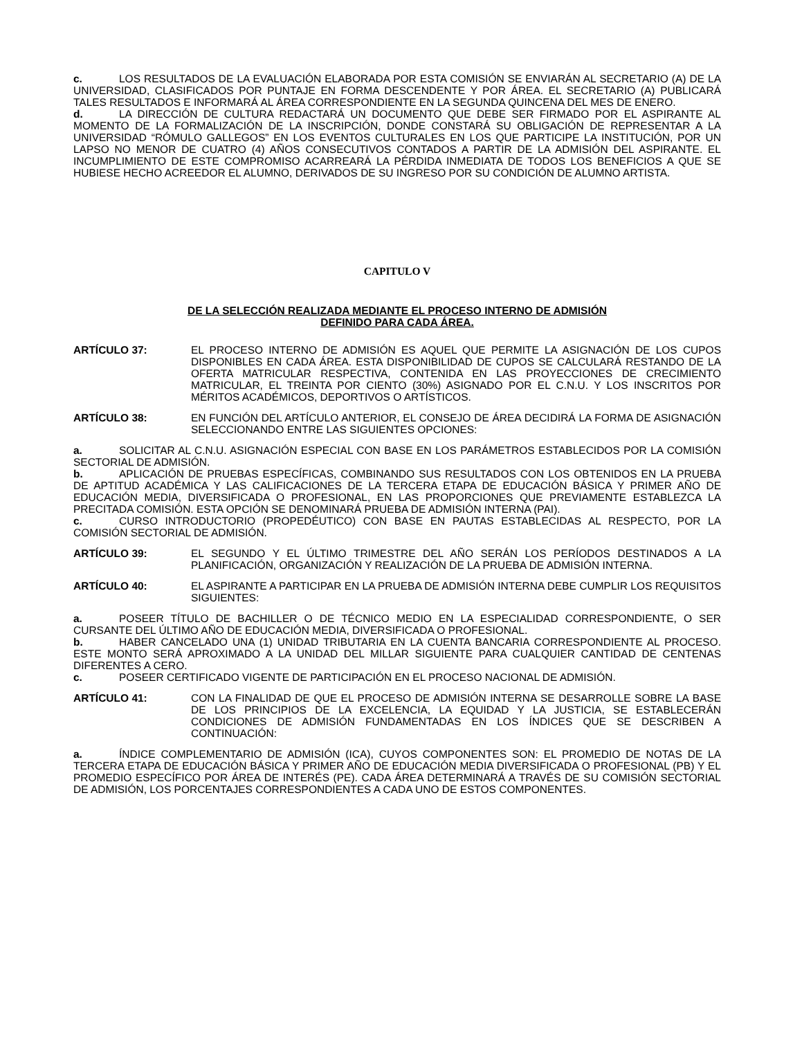c. LOS RESULTADOS DE LA EVALUACIÓN ELABORADA POR ESTA COMISIÓN SE ENVIARÁN AL SECRETARIO (A) DE LA UNIVERSIDAD, CLASIFICADOS POR PUNTAJE EN FORMA DESCENDENTE Y POR ÁREA. EL SECRETARIO (A) PUBLICARÁ TALES RESULTADOS E INFORMARÁ AL ÁREA CORRESPONDIENTE EN LA SEGUNDA QUINCENA DEL MES DE ENERO.
d. LA DIRECCIÓN DE CULTURA REDACTARÁ UN DOCUMENTO QUE DEBE SER FIRMADO POR EL ASPIRANTE AL MOMENTO DE LA FORMALIZACIÓN DE LA INSCRIPCIÓN, DONDE CONSTARÁ SU OBLIGACIÓN DE REPRESENTAR A LA UNIVERSIDAD “RÓMULO GALLEGOS” EN LOS EVENTOS CULTURALES EN LOS QUE PARTICIPE LA INSTITUCIÓN, POR UN LAPSO NO MENOR DE CUATRO (4) AÑOS CONSECUTIVOS CONTADOS A PARTIR DE LA ADMISIÓN DEL ASPIRANTE. EL INCUMPLIMIENTO DE ESTE COMPROMISO ACARREARÁ LA PÉRDIDA INMEDIATA DE TODOS LOS BENEFICIOS A QUE SE HUBIESE HECHO ACREEDOR EL ALUMNO, DERIVADOS DE SU INGRESO POR SU CONDICIÓN DE ALUMNO ARTISTA.
CAPITULO V
DE LA SELECCIÓN REALIZADA MEDIANTE EL PROCESO INTERNO DE ADMISIÓN
DEFINIDO PARA CADA ÁREA.
ARTÍCULO 37: EL PROCESO INTERNO DE ADMISIÓN ES AQUEL QUE PERMITE LA ASIGNACIÓN DE LOS CUPOS DISPONIBLES EN CADA ÁREA. ESTA DISPONIBILIDAD DE CUPOS SE CALCULARÁ RESTANDO DE LA OFERTA MATRICULAR RESPECTIVA, CONTENIDA EN LAS PROYECCIONES DE CRECIMIENTO MATRICULAR, EL TREINTA POR CIENTO (30%) ASIGNADO POR EL C.N.U. Y LOS INSCRITOS POR MÉRITOS ACADÉMICOS, DEPORTIVOS O ARTÍSTICOS.
ARTÍCULO 38: EN FUNCIÓN DEL ARTÍCULO ANTERIOR, EL CONSEJO DE ÁREA DECIDIRÁ LA FORMA DE ASIGNACIÓN SELECCIONANDO ENTRE LAS SIGUIENTES OPCIONES:
a. SOLICITAR AL C.N.U. ASIGNACIÓN ESPECIAL CON BASE EN LOS PARÁMETROS ESTABLECIDOS POR LA COMISIÓN SECTORIAL DE ADMISIÓN.
b. APLICACIÓN DE PRUEBAS ESPECÍFICAS, COMBINANDO SUS RESULTADOS CON LOS OBTENIDOS EN LA PRUEBA DE APTITUD ACADÉMICA Y LAS CALIFICACIONES DE LA TERCERA ETAPA DE EDUCACIÓN BÁSICA Y PRIMER AÑO DE EDUCACIÓN MEDIA, DIVERSIFICADA O PROFESIONAL, EN LAS PROPORCIONES QUE PREVIAMENTE ESTABLEZCA LA PRECITADA COMISIÓN. ESTA OPCIÓN SE DENOMINARÁ PRUEBA DE ADMISIÓN INTERNA (PAI).
c. CURSO INTRODUCTORIO (PROPEDÉUTICO) CON BASE EN PAUTAS ESTABLECIDAS AL RESPECTO, POR LA COMISIÓN SECTORIAL DE ADMISIÓN.
ARTÍCULO 39: EL SEGUNDO Y EL ÚLTIMO TRIMESTRE DEL AÑO SERÁN LOS PERÍODOS DESTINADOS A LA PLANIFICACIÓN, ORGANIZACIÓN Y REALIZACIÓN DE LA PRUEBA DE ADMISIÓN INTERNA.
ARTÍCULO 40: EL ASPIRANTE A PARTICIPAR EN LA PRUEBA DE ADMISIÓN INTERNA DEBE CUMPLIR LOS REQUISITOS SIGUIENTES:
a. POSEER TÍTULO DE BACHILLER O DE TÉCNICO MEDIO EN LA ESPECIALIDAD CORRESPONDIENTE, O SER CURSANTE DEL ÚLTIMO AÑO DE EDUCACIÓN MEDIA, DIVERSIFICADA O PROFESIONAL.
b. HABER CANCELADO UNA (1) UNIDAD TRIBUTARIA EN LA CUENTA BANCARIA CORRESPONDIENTE AL PROCESO. ESTE MONTO SERÁ APROXIMADO A LA UNIDAD DEL MILLAR SIGUIENTE PARA CUALQUIER CANTIDAD DE CENTENAS DIFERENTES A CERO.
c. POSEER CERTIFICADO VIGENTE DE PARTICIPACIÓN EN EL PROCESO NACIONAL DE ADMISIÓN.
ARTÍCULO 41: CON LA FINALIDAD DE QUE EL PROCESO DE ADMISIÓN INTERNA SE DESARROLLE SOBRE LA BASE DE LOS PRINCIPIOS DE LA EXCELENCIA, LA EQUIDAD Y LA JUSTICIA, SE ESTABLECERÁN CONDICIONES DE ADMISIÓN FUNDAMENTADAS EN LOS ÍNDICES QUE SE DESCRIBEN A CONTINUACIÓN:
a. ÍNDICE COMPLEMENTARIO DE ADMISIÓN (ICA), CUYOS COMPONENTES SON: EL PROMEDIO DE NOTAS DE LA TERCERA ETAPA DE EDUCACIÓN BÁSICA Y PRIMER AÑO DE EDUCACIÓN MEDIA DIVERSIFICADA O PROFESIONAL (PB) Y EL PROMEDIO ESPECÍFICO POR ÁREA DE INTERÉS (PE). CADA ÁREA DETERMINARÁ A TRAVÉS DE SU COMISIÓN SECTORIAL DE ADMISIÓN, LOS PORCENTAJES CORRESPONDIENTES A CADA UNO DE ESTOS COMPONENTES.